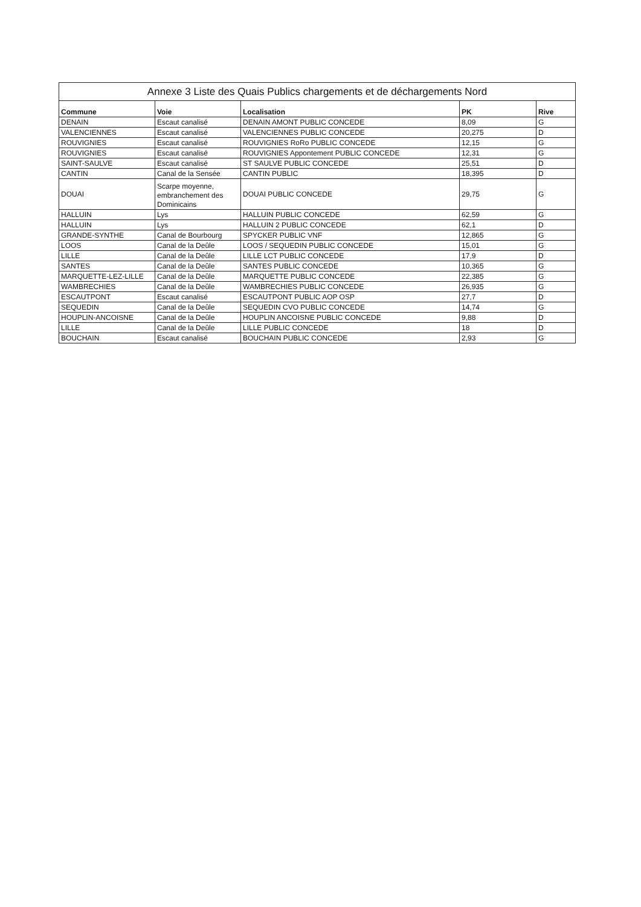| Annexe 3 Liste des Quais Publics chargements et de déchargements Nord | | | | |
| --- | --- | --- | --- | --- |
| Commune | Voie | Localisation | PK | Rive |
| DENAIN | Escaut canalisé | DENAIN AMONT PUBLIC CONCEDE | 8,09 | G |
| VALENCIENNES | Escaut canalisé | VALENCIENNES PUBLIC CONCEDE | 20,275 | D |
| ROUVIGNIES | Escaut canalisé | ROUVIGNIES RoRo PUBLIC CONCEDE | 12,15 | G |
| ROUVIGNIES | Escaut canalisé | ROUVIGNIES Appontement PUBLIC CONCEDE | 12,31 | G |
| SAINT-SAULVE | Escaut canalisé | ST SAULVE PUBLIC CONCEDE | 25,51 | D |
| CANTIN | Canal de la Sensée | CANTIN PUBLIC | 18,395 | D |
| DOUAI | Scarpe moyenne, embranchement des Dominicains | DOUAI PUBLIC CONCEDE | 29,75 | G |
| HALLUIN | Lys | HALLUIN PUBLIC CONCEDE | 62,59 | G |
| HALLUIN | Lys | HALLUIN 2 PUBLIC CONCEDE | 62,1 | D |
| GRANDE-SYNTHE | Canal de Bourbourg | SPYCKER PUBLIC VNF | 12,865 | G |
| LOOS | Canal de la Deûle | LOOS / SEQUEDIN PUBLIC CONCEDE | 15,01 | G |
| LILLE | Canal de la Deûle | LILLE LCT PUBLIC CONCEDE | 17,9 | D |
| SANTES | Canal de la Deûle | SANTES PUBLIC CONCEDE | 10,365 | G |
| MARQUETTE-LEZ-LILLE | Canal de la Deûle | MARQUETTE PUBLIC CONCEDE | 22,385 | G |
| WAMBRECHIES | Canal de la Deûle | WAMBRECHIES PUBLIC CONCEDE | 26,935 | G |
| ESCAUTPONT | Escaut canalisé | ESCAUTPONT PUBLIC AOP OSP | 27,7 | D |
| SEQUEDIN | Canal de la Deûle | SEQUEDIN CVO PUBLIC CONCEDE | 14,74 | G |
| HOUPLIN-ANCOISNE | Canal de la Deûle | HOUPLIN ANCOISNE PUBLIC CONCEDE | 9,88 | D |
| LILLE | Canal de la Deûle | LILLE PUBLIC CONCEDE | 18 | D |
| BOUCHAIN | Escaut canalisé | BOUCHAIN PUBLIC CONCEDE | 2,93 | G |